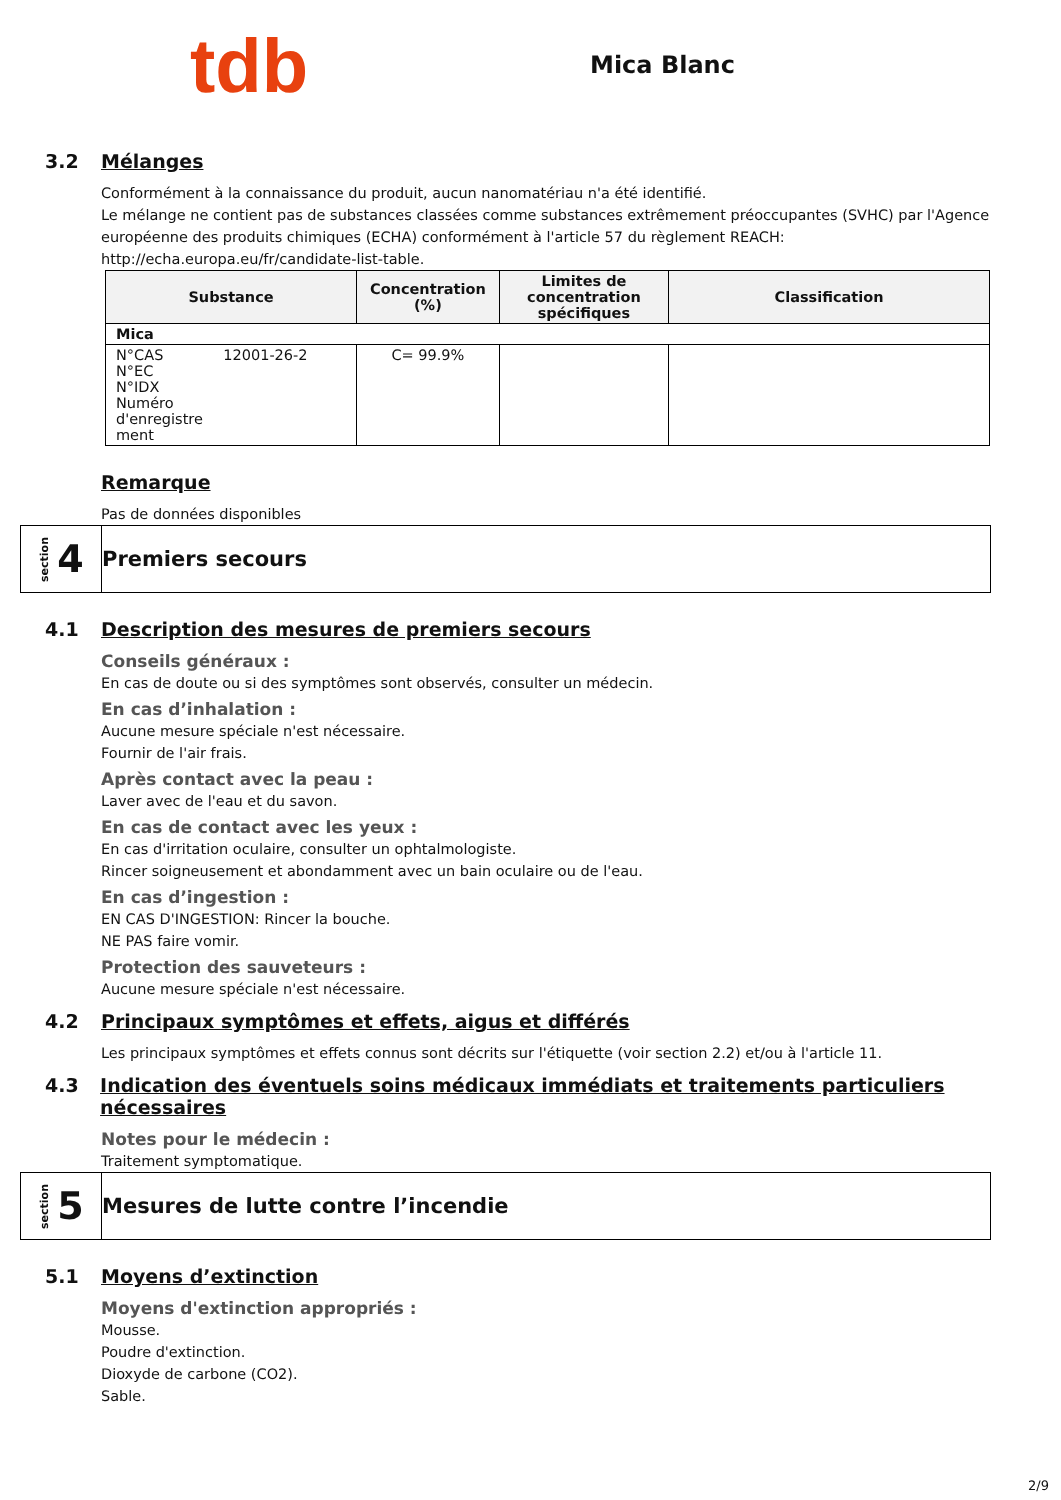tdb
Mica Blanc
3.2 Mélanges
Conformément à la connaissance du produit, aucun nanomatériau n'a été identifié.
Le mélange ne contient pas de substances classées comme substances extrêmement préoccupantes (SVHC) par l'Agence européenne des produits chimiques (ECHA) conformément à l'article 57 du règlement REACH: http://echa.europa.eu/fr/candidate-list-table.
| Substance | Concentration (%) | Limites de concentration spécifiques | Classification |
| --- | --- | --- | --- |
| Mica | | | |
| N°CAS 12001-26-2 N°EC N°IDX Numéro d'enregistre ment | C= 99.9% | | |
Remarque
Pas de données disponibles
section 4
Premiers secours
4.1 Description des mesures de premiers secours
Conseils généraux :
En cas de doute ou si des symptômes sont observés, consulter un médecin.
En cas d’inhalation :
Aucune mesure spéciale n'est nécessaire.
Fournir de l'air frais.
Après contact avec la peau :
Laver avec de l'eau et du savon.
En cas de contact avec les yeux :
En cas d'irritation oculaire, consulter un ophtalmologiste.
Rincer soigneusement et abondamment avec un bain oculaire ou de l'eau.
En cas d’ingestion :
EN CAS D'INGESTION: Rincer la bouche.
NE PAS faire vomir.
Protection des sauveteurs :
Aucune mesure spéciale n'est nécessaire.
4.2 Principaux symptômes et effets, aigus et différés
Les principaux symptômes et effets connus sont décrits sur l'étiquette (voir section 2.2) et/ou à l'article 11.
4.3 Indication des éventuels soins médicaux immédiats et traitements particuliers nécessaires
Notes pour le médecin :
Traitement symptomatique.
section 5
Mesures de lutte contre l’incendie
5.1 Moyens d’extinction
Moyens d'extinction appropriés :
Mousse.
Poudre d'extinction.
Dioxyde de carbone (CO2).
Sable.
2/9